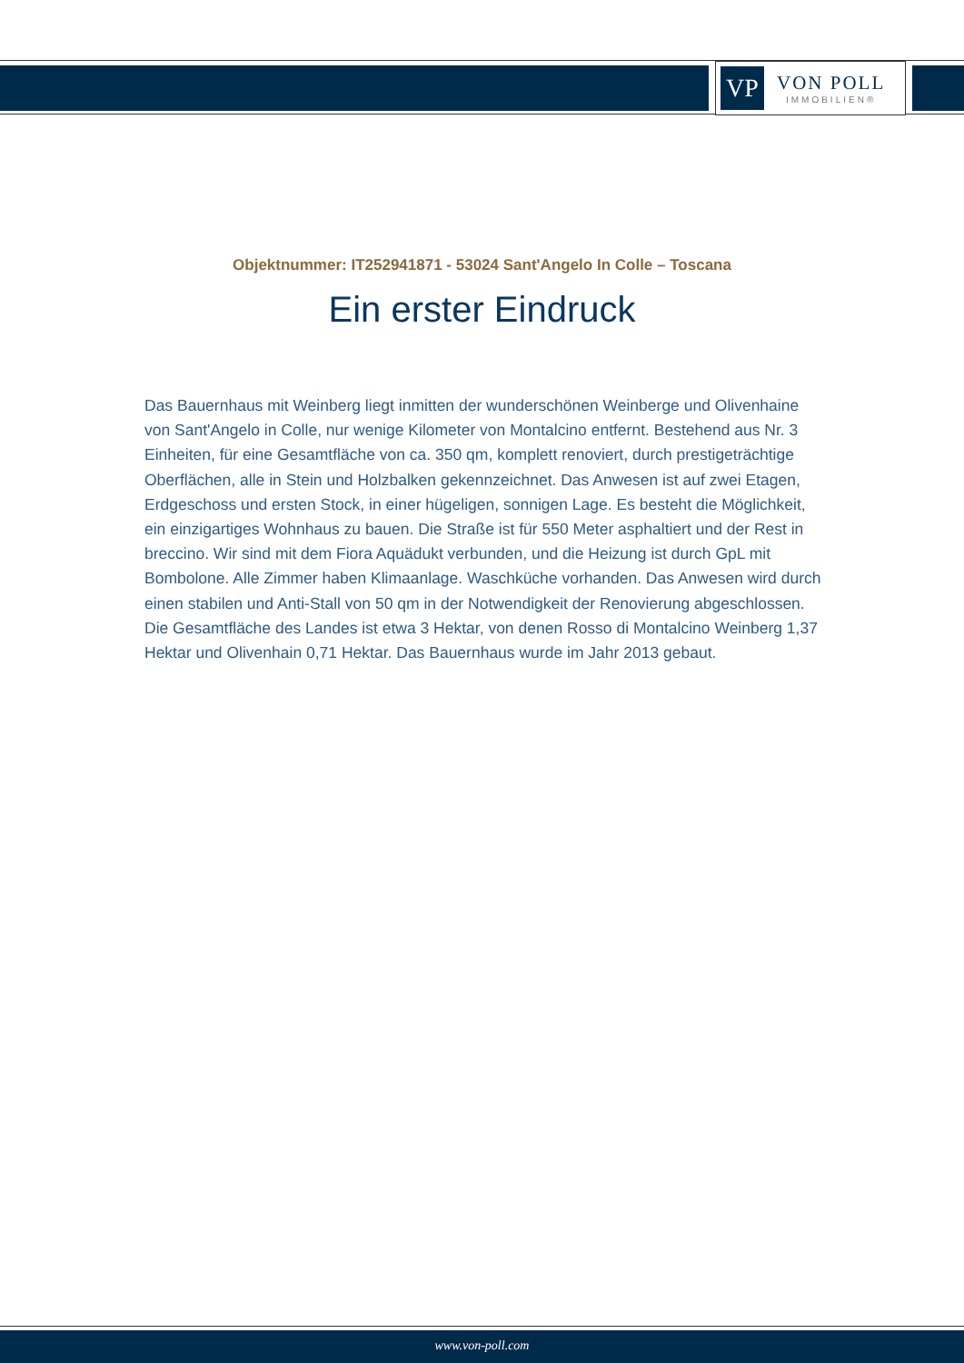VP
VON POLL
IMMOBILIEN®
Objektnummer: IT252941871 - 53024 Sant'Angelo In Colle – Toscana
Ein erster Eindruck
Das Bauernhaus mit Weinberg liegt inmitten der wunderschönen Weinberge und Olivenhaine von Sant'Angelo in Colle, nur wenige Kilometer von Montalcino entfernt. Bestehend aus Nr. 3 Einheiten, für eine Gesamtfläche von ca. 350 qm, komplett renoviert, durch prestigeträchtige Oberflächen, alle in Stein und Holzbalken gekennzeichnet. Das Anwesen ist auf zwei Etagen, Erdgeschoss und ersten Stock, in einer hügeligen, sonnigen Lage. Es besteht die Möglichkeit, ein einzigartiges Wohnhaus zu bauen. Die Straße ist für 550 Meter asphaltiert und der Rest in breccino. Wir sind mit dem Fiora Aquädukt verbunden, und die Heizung ist durch GpL mit Bombolone. Alle Zimmer haben Klimaanlage. Waschküche vorhanden. Das Anwesen wird durch einen stabilen und Anti-Stall von 50 qm in der Notwendigkeit der Renovierung abgeschlossen. Die Gesamtfläche des Landes ist etwa 3 Hektar, von denen Rosso di Montalcino Weinberg 1,37 Hektar und Olivenhain 0,71 Hektar. Das Bauernhaus wurde im Jahr 2013 gebaut.
www.von-poll.com